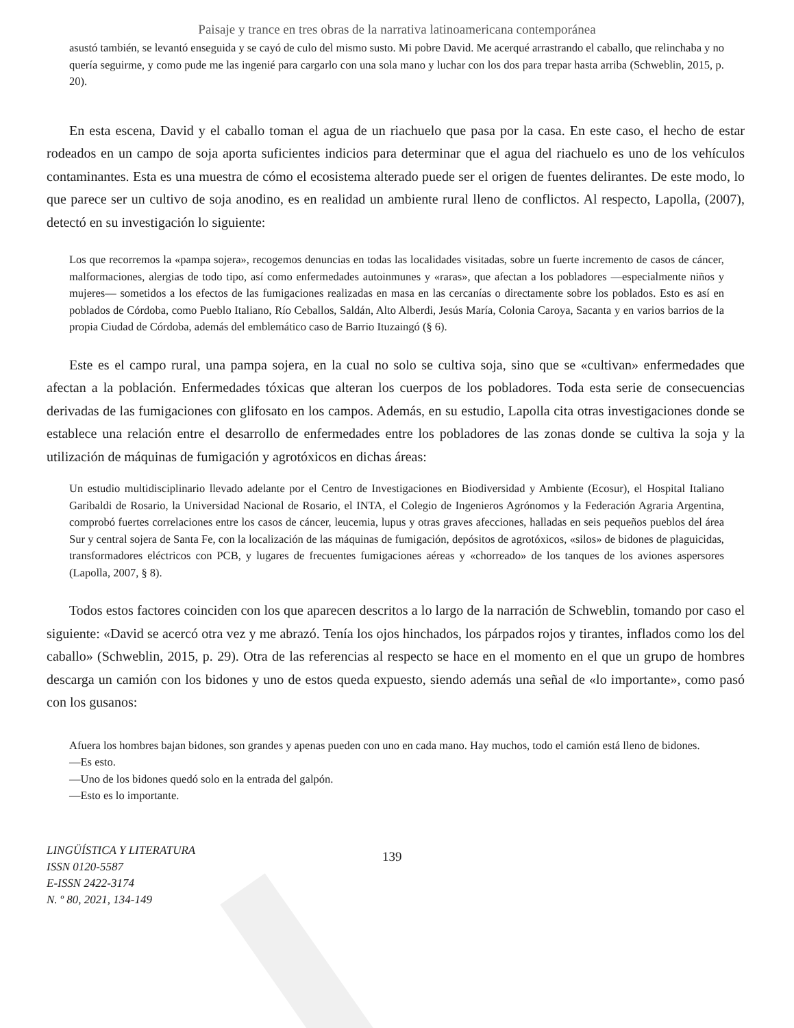Paisaje y trance en tres obras de la narrativa latinoamericana contemporánea
asustó también, se levantó enseguida y se cayó de culo del mismo susto. Mi pobre David. Me acerqué arrastrando el caballo, que relinchaba y no quería seguirme, y como pude me las ingenié para cargarlo con una sola mano y luchar con los dos para trepar hasta arriba (Schweblin, 2015, p. 20).
En esta escena, David y el caballo toman el agua de un riachuelo que pasa por la casa. En este caso, el hecho de estar rodeados en un campo de soja aporta suficientes indicios para determinar que el agua del riachuelo es uno de los vehículos contaminantes. Esta es una muestra de cómo el ecosistema alterado puede ser el origen de fuentes delirantes. De este modo, lo que parece ser un cultivo de soja anodino, es en realidad un ambiente rural lleno de conflictos. Al respecto, Lapolla, (2007), detectó en su investigación lo siguiente:
Los que recorremos la «pampa sojera», recogemos denuncias en todas las localidades visitadas, sobre un fuerte incremento de casos de cáncer, malformaciones, alergias de todo tipo, así como enfermedades autoinmunes y «raras», que afectan a los pobladores —especialmente niños y mujeres— sometidos a los efectos de las fumigaciones realizadas en masa en las cercanías o directamente sobre los poblados. Esto es así en poblados de Córdoba, como Pueblo Italiano, Río Ceballos, Saldán, Alto Alberdi, Jesús María, Colonia Caroya, Sacanta y en varios barrios de la propia Ciudad de Córdoba, además del emblemático caso de Barrio Ituzaingó (§ 6).
Este es el campo rural, una pampa sojera, en la cual no solo se cultiva soja, sino que se «cultivan» enfermedades que afectan a la población. Enfermedades tóxicas que alteran los cuerpos de los pobladores. Toda esta serie de consecuencias derivadas de las fumigaciones con glifosato en los campos. Además, en su estudio, Lapolla cita otras investigaciones donde se establece una relación entre el desarrollo de enfermedades entre los pobladores de las zonas donde se cultiva la soja y la utilización de máquinas de fumigación y agrotóxicos en dichas áreas:
Un estudio multidisciplinario llevado adelante por el Centro de Investigaciones en Biodiversidad y Ambiente (Ecosur), el Hospital Italiano Garibaldi de Rosario, la Universidad Nacional de Rosario, el INTA, el Colegio de Ingenieros Agrónomos y la Federación Agraria Argentina, comprobó fuertes correlaciones entre los casos de cáncer, leucemia, lupus y otras graves afecciones, halladas en seis pequeños pueblos del área Sur y central sojera de Santa Fe, con la localización de las máquinas de fumigación, depósitos de agrotóxicos, «silos» de bidones de plaguicidas, transformadores eléctricos con PCB, y lugares de frecuentes fumigaciones aéreas y «chorreado» de los tanques de los aviones aspersores (Lapolla, 2007, § 8).
Todos estos factores coinciden con los que aparecen descritos a lo largo de la narración de Schweblin, tomando por caso el siguiente: «David se acercó otra vez y me abrazó. Tenía los ojos hinchados, los párpados rojos y tirantes, inflados como los del caballo» (Schweblin, 2015, p. 29). Otra de las referencias al respecto se hace en el momento en el que un grupo de hombres descarga un camión con los bidones y uno de estos queda expuesto, siendo además una señal de «lo importante», como pasó con los gusanos:
Afuera los hombres bajan bidones, son grandes y apenas pueden con uno en cada mano. Hay muchos, todo el camión está lleno de bidones.
—Es esto.
—Uno de los bidones quedó solo en la entrada del galpón.
—Esto es lo importante.
LINGÜÍSTICA Y LITERATURA
ISSN 0120-5587
E-ISSN 2422-3174
N. º 80, 2021, 134-149
139